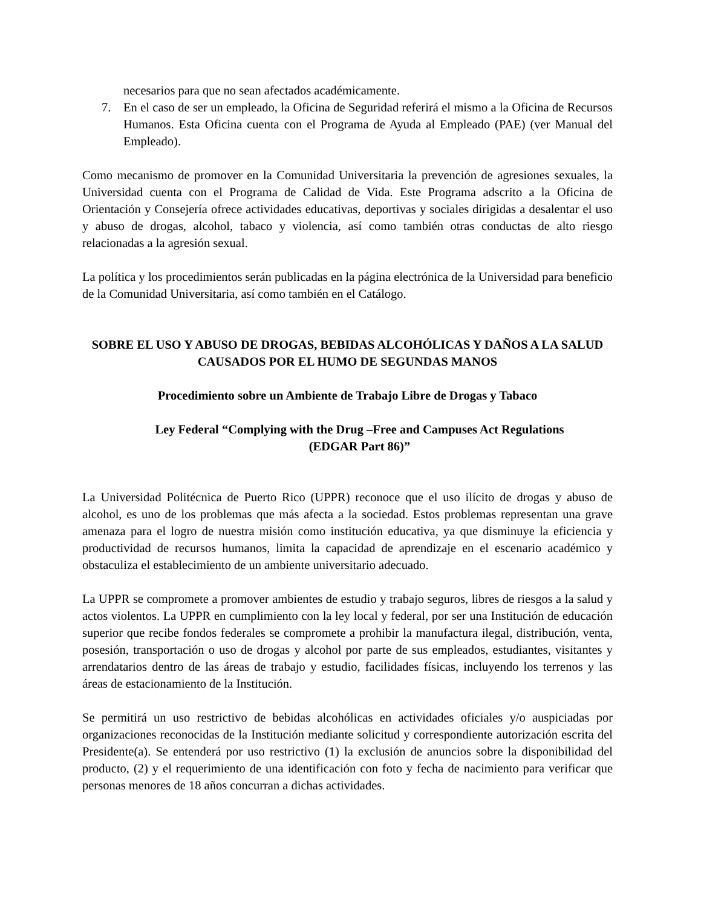necesarios para que no sean afectados académicamente.
7. En el caso de ser un empleado, la Oficina de Seguridad referirá el mismo a la Oficina de Recursos Humanos. Esta Oficina cuenta con el Programa de Ayuda al Empleado (PAE) (ver Manual del Empleado).
Como mecanismo de promover en la Comunidad Universitaria la prevención de agresiones sexuales, la Universidad cuenta con el Programa de Calidad de Vida. Este Programa adscrito a la Oficina de Orientación y Consejería ofrece actividades educativas, deportivas y sociales dirigidas a desalentar el uso y abuso de drogas, alcohol, tabaco y violencia, así como también otras conductas de alto riesgo relacionadas a la agresión sexual.
La política y los procedimientos serán publicadas en la página electrónica de la Universidad para beneficio de la Comunidad Universitaria, así como también en el Catálogo.
SOBRE EL USO Y ABUSO DE DROGAS, BEBIDAS ALCOHÓLICAS Y DAÑOS A LA SALUD CAUSADOS POR EL HUMO DE SEGUNDAS MANOS
Procedimiento sobre un Ambiente de Trabajo Libre de Drogas y Tabaco
Ley Federal “Complying with the Drug –Free and Campuses Act Regulations
(EDGAR Part 86)”
La Universidad Politécnica de Puerto Rico (UPPR) reconoce que el uso ilícito de drogas y abuso de alcohol, es uno de los problemas que más afecta a la sociedad. Estos problemas representan una grave amenaza para el logro de nuestra misión como institución educativa, ya que disminuye la eficiencia y productividad de recursos humanos, limita la capacidad de aprendizaje en el escenario académico y obstaculiza el establecimiento de un ambiente universitario adecuado.
La UPPR se compromete a promover ambientes de estudio y trabajo seguros, libres de riesgos a la salud y actos violentos. La UPPR en cumplimiento con la ley local y federal, por ser una Institución de educación superior que recibe fondos federales se compromete a prohibir la manufactura ilegal, distribución, venta, posesión, transportación o uso de drogas y alcohol por parte de sus empleados, estudiantes, visitantes y arrendatarios dentro de las áreas de trabajo y estudio, facilidades físicas, incluyendo los terrenos y las áreas de estacionamiento de la Institución.
Se permitirá un uso restrictivo de bebidas alcohólicas en actividades oficiales y/o auspiciadas por organizaciones reconocidas de la Institución mediante solicitud y correspondiente autorización escrita del Presidente(a). Se entenderá por uso restrictivo (1) la exclusión de anuncios sobre la disponibilidad del producto, (2) y el requerimiento de una identificación con foto y fecha de nacimiento para verificar que personas menores de 18 años concurran a dichas actividades.